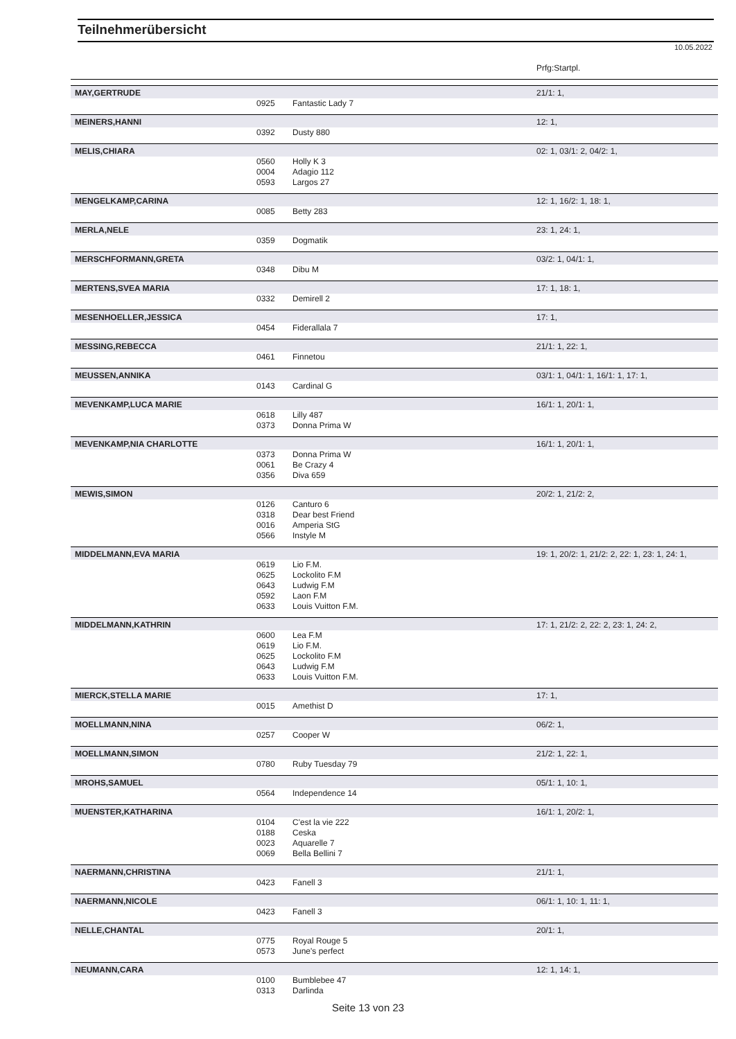Teilnehmerübersicht
10.05.2022
| | | | Prfg:Startpl. |
| MAY,GERTRUDE | | | 21/1: 1, |
| | 0925 | Fantastic Lady 7 | |
| MEINERS,HANNI | | | 12: 1, |
| | 0392 | Dusty 880 | |
| MELIS,CHIARA | | | 02: 1, 03/1: 2, 04/2: 1, |
| | 0560 | Holly K 3 | |
| | 0004 | Adagio 112 | |
| | 0593 | Largos 27 | |
| MENGELKAMP,CARINA | | | 12: 1, 16/2: 1, 18: 1, |
| | 0085 | Betty 283 | |
| MERLA,NELE | | | 23: 1, 24: 1, |
| | 0359 | Dogmatik | |
| MERSCHFORMANN,GRETA | | | 03/2: 1, 04/1: 1, |
| | 0348 | Dibu M | |
| MERTENS,SVEA MARIA | | | 17: 1, 18: 1, |
| | 0332 | Demirell 2 | |
| MESENHOELLER,JESSICA | | | 17: 1, |
| | 0454 | Fiderallala 7 | |
| MESSING,REBECCA | | | 21/1: 1, 22: 1, |
| | 0461 | Finnetou | |
| MEUSSEN,ANNIKA | | | 03/1: 1, 04/1: 1, 16/1: 1, 17: 1, |
| | 0143 | Cardinal G | |
| MEVENKAMP,LUCA MARIE | | | 16/1: 1, 20/1: 1, |
| | 0618 | Lilly 487 | |
| | 0373 | Donna Prima W | |
| MEVENKAMP,NIA CHARLOTTE | | | 16/1: 1, 20/1: 1, |
| | 0373 | Donna Prima W | |
| | 0061 | Be Crazy 4 | |
| | 0356 | Diva 659 | |
| MEWIS,SIMON | | | 20/2: 1, 21/2: 2, |
| | 0126 | Canturo 6 | |
| | 0318 | Dear best Friend | |
| | 0016 | Amperia StG | |
| | 0566 | Instyle M | |
| MIDDELMANN,EVA MARIA | | | 19: 1, 20/2: 1, 21/2: 2, 22: 1, 23: 1, 24: 1, |
| | 0619 | Lio F.M. | |
| | 0625 | Lockolito F.M | |
| | 0643 | Ludwig F.M | |
| | 0592 | Laon F.M | |
| | 0633 | Louis Vuitton F.M. | |
| MIDDELMANN,KATHRIN | | | 17: 1, 21/2: 2, 22: 2, 23: 1, 24: 2, |
| | 0600 | Lea F.M | |
| | 0619 | Lio F.M. | |
| | 0625 | Lockolito F.M | |
| | 0643 | Ludwig F.M | |
| | 0633 | Louis Vuitton F.M. | |
| MIERCK,STELLA MARIE | | | 17: 1, |
| | 0015 | Amethist D | |
| MOELLMANN,NINA | | | 06/2: 1, |
| | 0257 | Cooper W | |
| MOELLMANN,SIMON | | | 21/2: 1, 22: 1, |
| | 0780 | Ruby Tuesday 79 | |
| MROHS,SAMUEL | | | 05/1: 1, 10: 1, |
| | 0564 | Independence 14 | |
| MUENSTER,KATHARINA | | | 16/1: 1, 20/2: 1, |
| | 0104 | C'est la vie 222 | |
| | 0188 | Ceska | |
| | 0023 | Aquarelle 7 | |
| | 0069 | Bella Bellini 7 | |
| NAERMANN,CHRISTINA | | | 21/1: 1, |
| | 0423 | Fanell 3 | |
| NAERMANN,NICOLE | | | 06/1: 1, 10: 1, 11: 1, |
| | 0423 | Fanell 3 | |
| NELLE,CHANTAL | | | 20/1: 1, |
| | 0775 | Royal Rouge 5 | |
| | 0573 | June's perfect | |
| NEUMANN,CARA | | | 12: 1, 14: 1, |
| | 0100 | Bumblebee 47 | |
| | 0313 | Darlinda | |
Seite 13 von 23